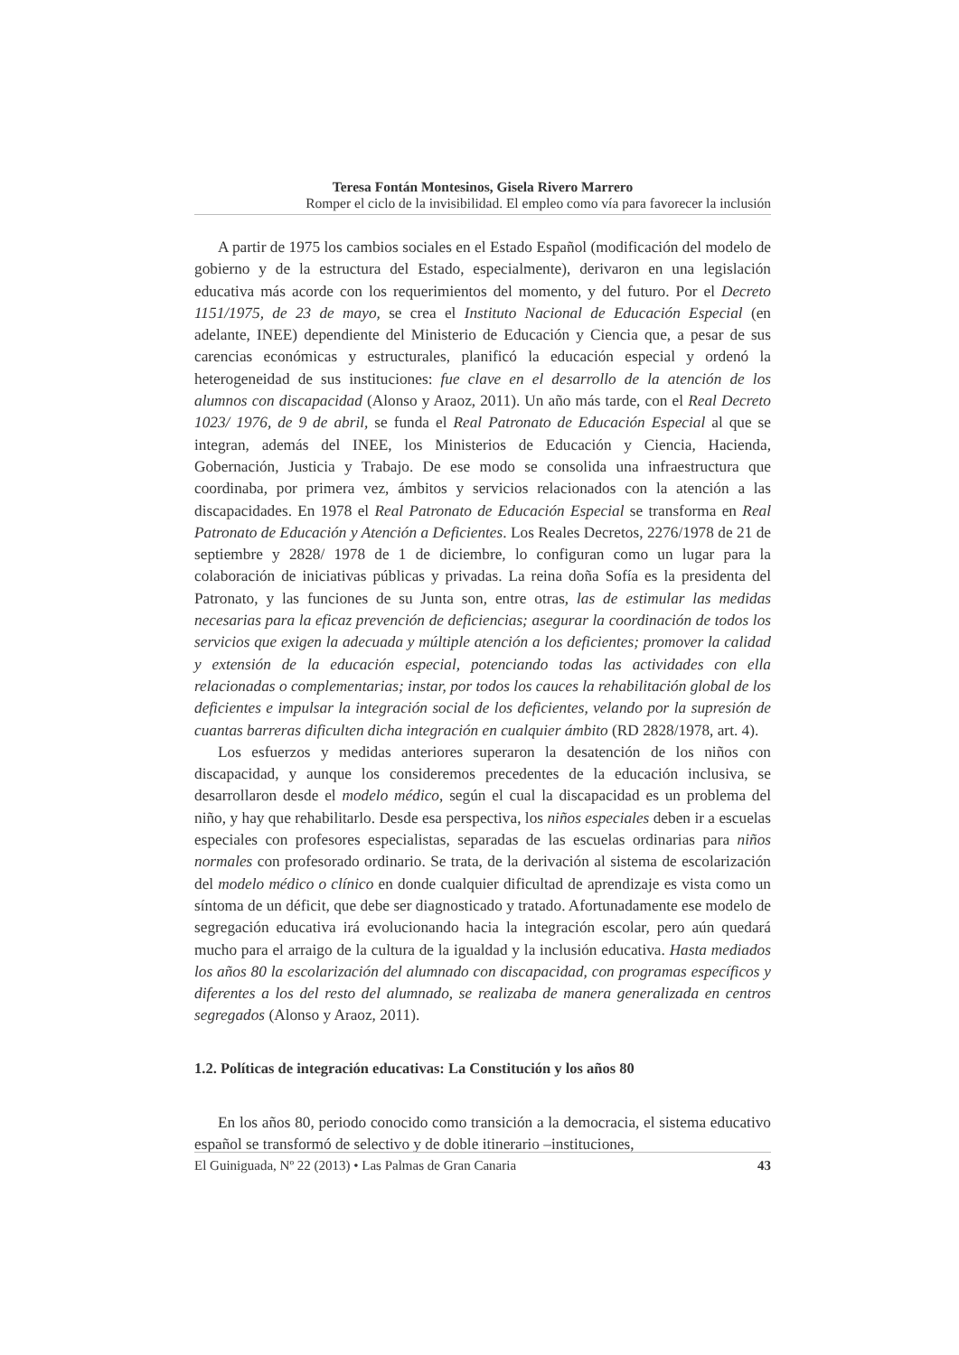Teresa Fontán Montesinos, Gisela Rivero Marrero
Romper el ciclo de la invisibilidad. El empleo como vía para favorecer la inclusión
A partir de 1975 los cambios sociales en el Estado Español (modificación del modelo de gobierno y de la estructura del Estado, especialmente), derivaron en una legislación educativa más acorde con los requerimientos del momento, y del futuro. Por el Decreto 1151/1975, de 23 de mayo, se crea el Instituto Nacional de Educación Especial (en adelante, INEE) dependiente del Ministerio de Educación y Ciencia que, a pesar de sus carencias económicas y estructurales, planificó la educación especial y ordenó la heterogeneidad de sus instituciones: fue clave en el desarrollo de la atención de los alumnos con discapacidad (Alonso y Araoz, 2011). Un año más tarde, con el Real Decreto 1023/ 1976, de 9 de abril, se funda el Real Patronato de Educación Especial al que se integran, además del INEE, los Ministerios de Educación y Ciencia, Hacienda, Gobernación, Justicia y Trabajo. De ese modo se consolida una infraestructura que coordinaba, por primera vez, ámbitos y servicios relacionados con la atención a las discapacidades. En 1978 el Real Patronato de Educación Especial se transforma en Real Patronato de Educación y Atención a Deficientes. Los Reales Decretos, 2276/1978 de 21 de septiembre y 2828/ 1978 de 1 de diciembre, lo configuran como un lugar para la colaboración de iniciativas públicas y privadas. La reina doña Sofía es la presidenta del Patronato, y las funciones de su Junta son, entre otras, las de estimular las medidas necesarias para la eficaz prevención de deficiencias; asegurar la coordinación de todos los servicios que exigen la adecuada y múltiple atención a los deficientes; promover la calidad y extensión de la educación especial, potenciando todas las actividades con ella relacionadas o complementarias; instar, por todos los cauces la rehabilitación global de los deficientes e impulsar la integración social de los deficientes, velando por la supresión de cuantas barreras dificulten dicha integración en cualquier ámbito (RD 2828/1978, art. 4).
Los esfuerzos y medidas anteriores superaron la desatención de los niños con discapacidad, y aunque los consideremos precedentes de la educación inclusiva, se desarrollaron desde el modelo médico, según el cual la discapacidad es un problema del niño, y hay que rehabilitarlo. Desde esa perspectiva, los niños especiales deben ir a escuelas especiales con profesores especialistas, separadas de las escuelas ordinarias para niños normales con profesorado ordinario. Se trata, de la derivación al sistema de escolarización del modelo médico o clínico en donde cualquier dificultad de aprendizaje es vista como un síntoma de un déficit, que debe ser diagnosticado y tratado. Afortunadamente ese modelo de segregación educativa irá evolucionando hacia la integración escolar, pero aún quedará mucho para el arraigo de la cultura de la igualdad y la inclusión educativa. Hasta mediados los años 80 la escolarización del alumnado con discapacidad, con programas específicos y diferentes a los del resto del alumnado, se realizaba de manera generalizada en centros segregados (Alonso y Araoz, 2011).
1.2. Políticas de integración educativas: La Constitución y los años 80
En los años 80, periodo conocido como transición a la democracia, el sistema educativo español se transformó de selectivo y de doble itinerario –instituciones,
El Guiniguada, Nº 22 (2013) • Las Palmas de Gran Canaria 43